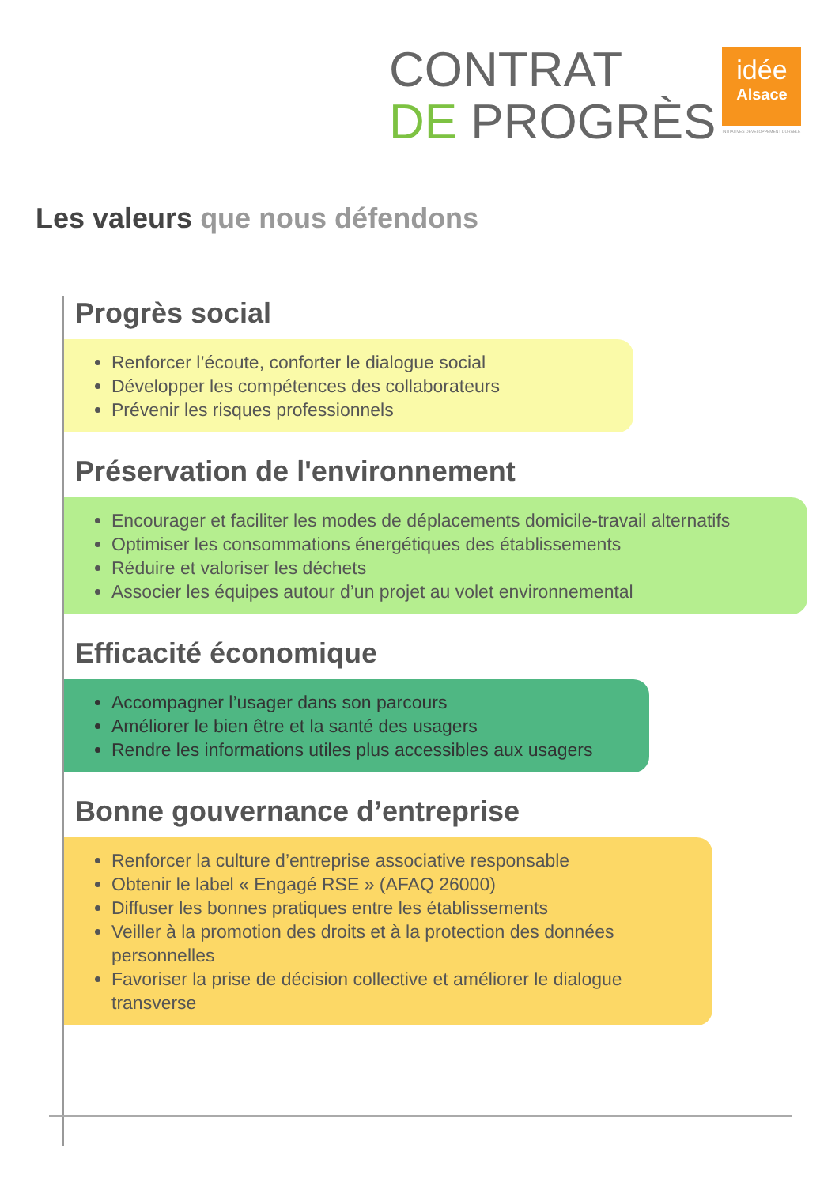CONTRAT
DE PROGRÈS
idée
Alsace
INITIATIVES DÉVELOPPEMENT DURABLE
Les valeurs que nous défendons
Progrès social
Renforcer l’écoute, conforter le dialogue social
Développer les compétences des collaborateurs
Prévenir les risques professionnels
Préservation de l'environnement
Encourager et faciliter les modes de déplacements domicile-travail alternatifs
Optimiser les consommations énergétiques des établissements
Réduire et valoriser les déchets
Associer les équipes autour d’un projet au volet environnemental
Efficacité économique
Accompagner l’usager dans son parcours
Améliorer le bien être et la santé des usagers
Rendre les informations utiles plus accessibles aux usagers
Bonne gouvernance d’entreprise
Renforcer la culture d’entreprise associative responsable
Obtenir le label « Engagé RSE » (AFAQ 26000)
Diffuser les bonnes pratiques entre les établissements
Veiller à la promotion des droits et à la protection des données personnelles
Favoriser la prise de décision collective et améliorer le dialogue transverse